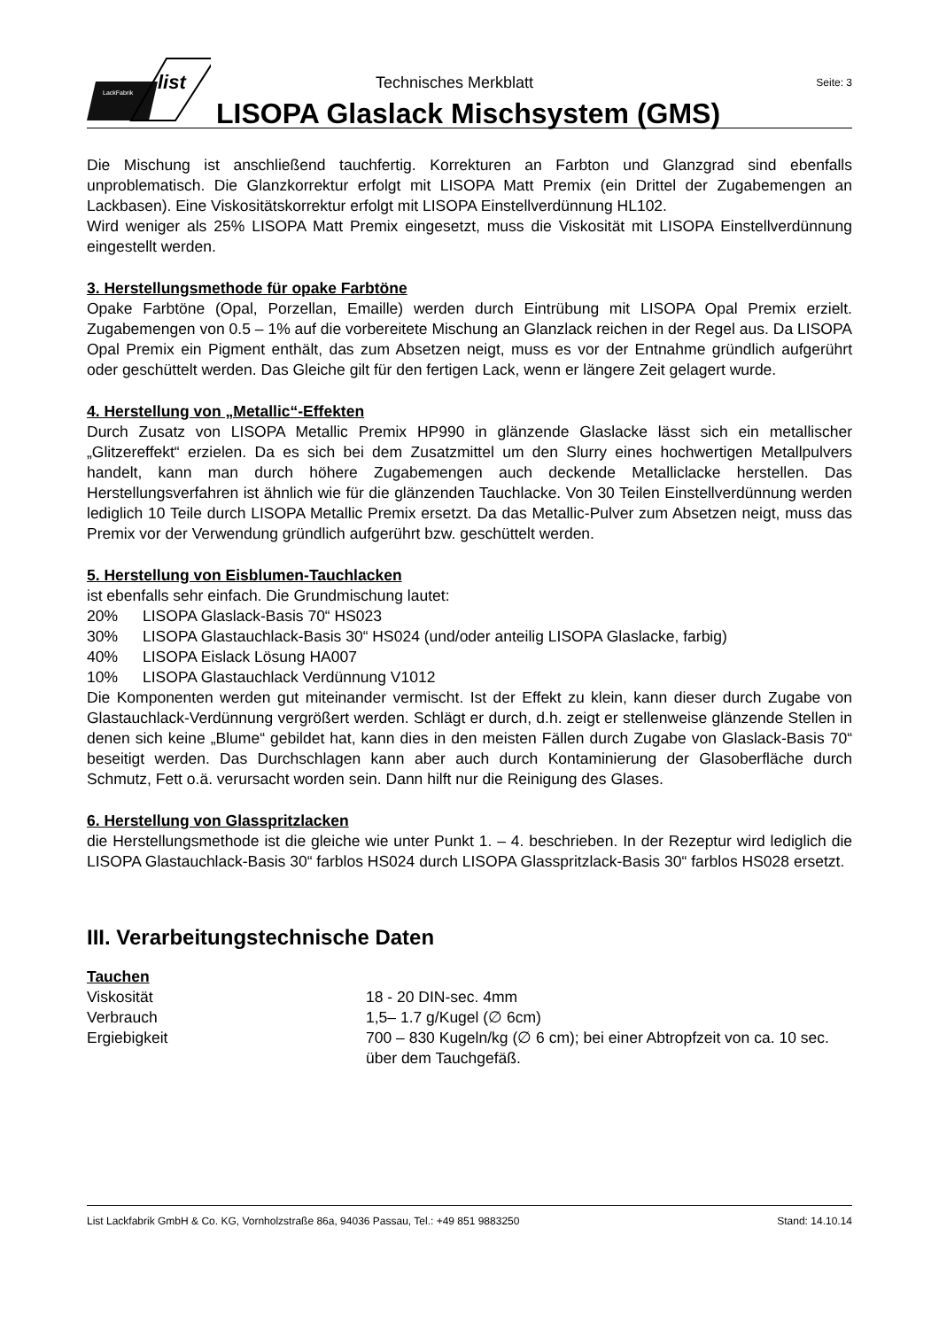LackFabrik
list
Technisches Merkblatt Seite: 3
LISOPA Glaslack Mischsystem (GMS)
Die Mischung ist anschließend tauchfertig. Korrekturen an Farbton und Glanzgrad sind ebenfalls unproblematisch. Die Glanzkorrektur erfolgt mit LISOPA Matt Premix (ein Drittel der Zugabemengen an Lackbasen). Eine Viskositätskorrektur erfolgt mit LISOPA Einstellverdünnung HL102.
Wird weniger als 25% LISOPA Matt Premix eingesetzt, muss die Viskosität mit LISOPA Einstellverdünnung eingestellt werden.
3. Herstellungsmethode für opake Farbtöne
Opake Farbtöne (Opal, Porzellan, Emaille) werden durch Eintrübung mit LISOPA Opal Premix erzielt. Zugabemengen von 0.5 – 1% auf die vorbereitete Mischung an Glanzlack reichen in der Regel aus. Da LISOPA Opal Premix ein Pigment enthält, das zum Absetzen neigt, muss es vor der Entnahme gründlich aufgerührt oder geschüttelt werden. Das Gleiche gilt für den fertigen Lack, wenn er längere Zeit gelagert wurde.
4. Herstellung von „Metallic“-Effekten
Durch Zusatz von LISOPA Metallic Premix HP990 in glänzende Glaslacke lässt sich ein metallischer „Glitzereffekt“ erzielen. Da es sich bei dem Zusatzmittel um den Slurry eines hochwertigen Metallpulvers handelt, kann man durch höhere Zugabemengen auch deckende Metalliclacke herstellen. Das Herstellungsverfahren ist ähnlich wie für die glänzenden Tauchlacke. Von 30 Teilen Einstellverdünnung werden lediglich 10 Teile durch LISOPA Metallic Premix ersetzt. Da das Metallic-Pulver zum Absetzen neigt, muss das Premix vor der Verwendung gründlich aufgerührt bzw. geschüttelt werden.
5. Herstellung von Eisblumen-Tauchlacken
ist ebenfalls sehr einfach. Die Grundmischung lautet:
20% LISOPA Glaslack-Basis 70“ HS023
30% LISOPA Glastauchlack-Basis 30“ HS024 (und/oder anteilig LISOPA Glaslacke, farbig)
40% LISOPA Eislack Lösung HA007
10% LISOPA Glastauchlack Verdünnung V1012
Die Komponenten werden gut miteinander vermischt. Ist der Effekt zu klein, kann dieser durch Zugabe von Glastauchlack-Verdünnung vergrößert werden. Schlägt er durch, d.h. zeigt er stellenweise glänzende Stellen in denen sich keine „Blume“ gebildet hat, kann dies in den meisten Fällen durch Zugabe von Glaslack-Basis 70“ beseitigt werden. Das Durchschlagen kann aber auch durch Kontaminierung der Glasoberfläche durch Schmutz, Fett o.ä. verursacht worden sein. Dann hilft nur die Reinigung des Glases.
6. Herstellung von Glasspritzlacken
die Herstellungsmethode ist die gleiche wie unter Punkt 1. – 4. beschrieben. In der Rezeptur wird lediglich die LISOPA Glastauchlack-Basis 30“ farblos HS024 durch LISOPA Glasspritzlack-Basis 30“ farblos HS028 ersetzt.
III. Verarbeitungstechnische Daten
Tauchen
Viskosität 18 - 20 DIN-sec. 4mm
Verbrauch 1,5– 1.7 g/Kugel (∅ 6cm)
Ergiebigkeit 700 – 830 Kugeln/kg (∅ 6 cm); bei einer Abtropfzeit von ca. 10 sec. über dem Tauchgefäß.
List Lackfabrik GmbH & Co. KG, Vornholzstraße 86a, 94036 Passau, Tel.: +49 851 9883250 Stand: 14.10.14